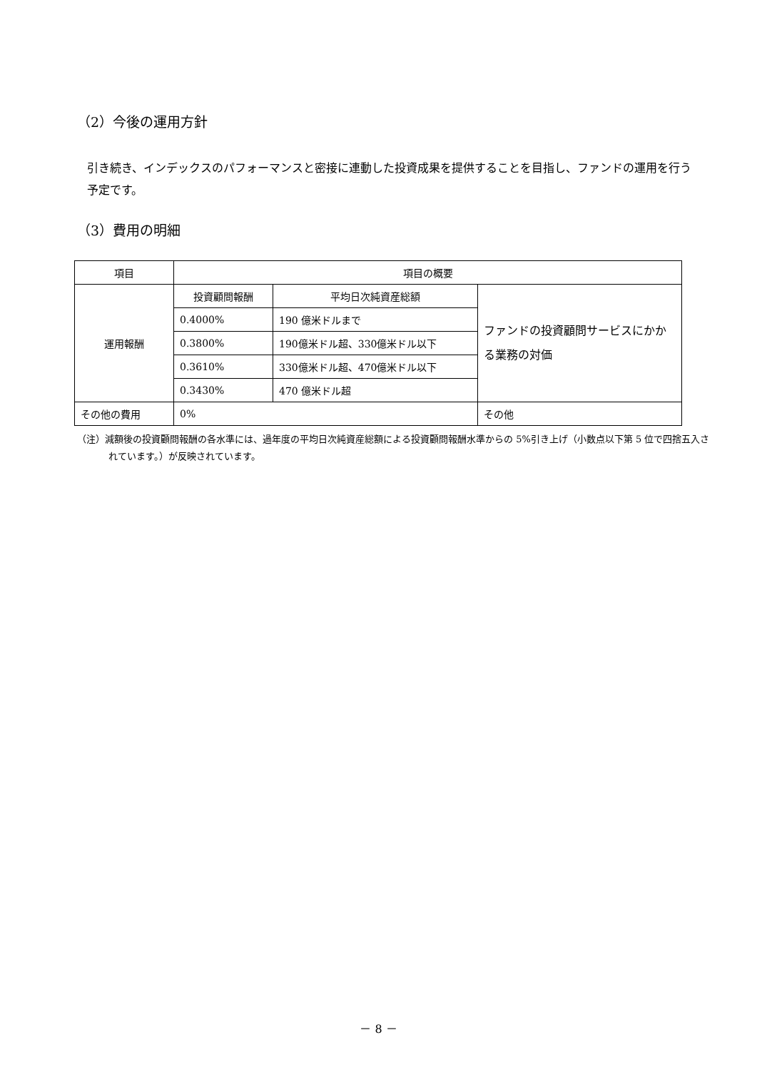（2）今後の運用方針
引き続き、インデックスのパフォーマンスと密接に連動した投資成果を提供することを目指し、ファンドの運用を行う予定です。
（3）費用の明細
| 項目 | 項目の概要 | | |
| 運用報酬 | 投資顧問報酬 | 平均日次純資産総額 | ファンドの投資顧問サービスにかかる業務の対価 |
| | 0.4000% | 190 億米ドルまで | |
| | 0.3800% | 190億米ドル超、330億米ドル以下 | |
| | 0.3610% | 330億米ドル超、470億米ドル以下 | |
| | 0.3430% | 470 億米ドル超 | |
| その他の費用 | 0% | | その他 |
（注）減額後の投資顧問報酬の各水準には、過年度の平均日次純資産総額による投資顧問報酬水準からの 5%引き上げ（小数点以下第 5 位で四捨五入されています。）が反映されています。
－ 8 －